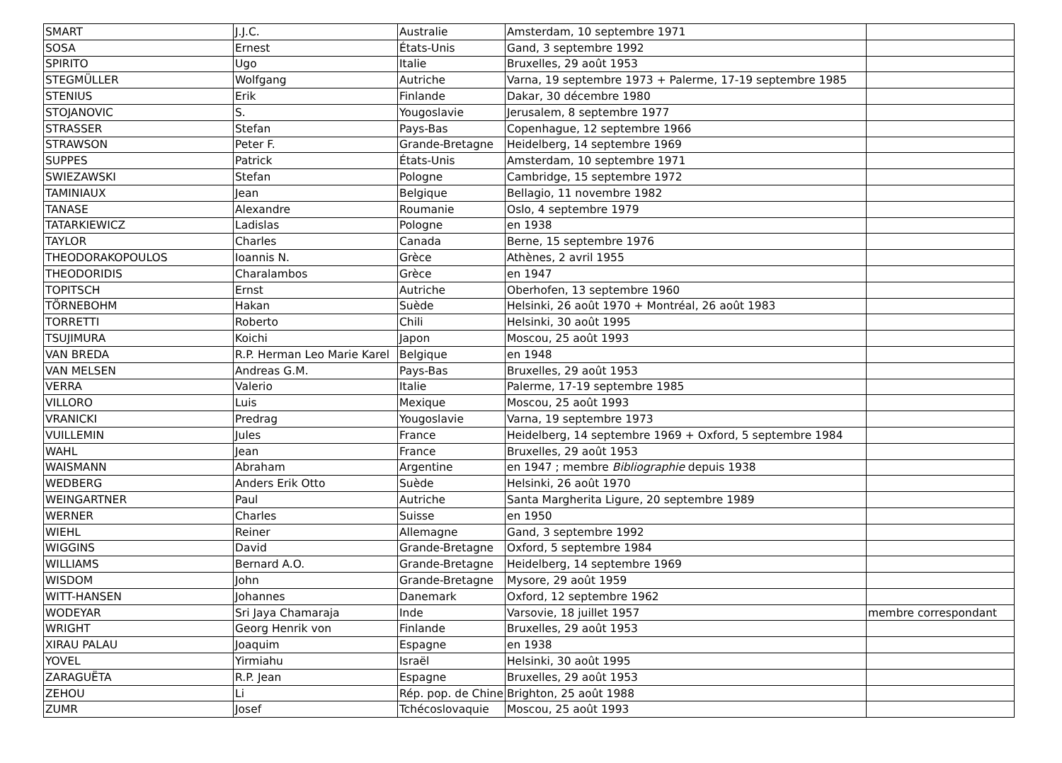| SMART | J.J.C. | Australie | Amsterdam, 10 septembre 1971 | |
| SOSA | Ernest | États-Unis | Gand, 3 septembre 1992 | |
| SPIRITO | Ugo | Italie | Bruxelles, 29 août 1953 | |
| STEGMÜLLER | Wolfgang | Autriche | Varna, 19 septembre 1973 + Palerme, 17-19 septembre 1985 | |
| STENIUS | Erik | Finlande | Dakar, 30 décembre 1980 | |
| STOJANOVIC | S. | Yougoslavie | Jerusalem, 8 septembre 1977 | |
| STRASSER | Stefan | Pays-Bas | Copenhague, 12 septembre 1966 | |
| STRAWSON | Peter F. | Grande-Bretagne | Heidelberg, 14 septembre 1969 | |
| SUPPES | Patrick | États-Unis | Amsterdam, 10 septembre 1971 | |
| SWIEZAWSKI | Stefan | Pologne | Cambridge, 15 septembre 1972 | |
| TAMINIAUX | Jean | Belgique | Bellagio, 11 novembre 1982 | |
| TANASE | Alexandre | Roumanie | Oslo, 4 septembre 1979 | |
| TATARKIEWICZ | Ladislas | Pologne | en 1938 | |
| TAYLOR | Charles | Canada | Berne, 15 septembre 1976 | |
| THEODORAKOPOULOS | Ioannis N. | Grèce | Athènes, 2 avril 1955 | |
| THEODORIDIS | Charalambos | Grèce | en 1947 | |
| TOPITSCH | Ernst | Autriche | Oberhofen, 13 septembre 1960 | |
| TÖRNEBOHM | Hakan | Suède | Helsinki, 26 août 1970 + Montréal, 26 août 1983 | |
| TORRETTI | Roberto | Chili | Helsinki, 30 août 1995 | |
| TSUJIMURA | Koichi | Japon | Moscou, 25 août 1993 | |
| VAN BREDA | R.P. Herman Leo Marie Karel | Belgique | en 1948 | |
| VAN MELSEN | Andreas G.M. | Pays-Bas | Bruxelles, 29 août 1953 | |
| VERRA | Valerio | Italie | Palerme, 17-19 septembre 1985 | |
| VILLORO | Luis | Mexique | Moscou, 25 août 1993 | |
| VRANICKI | Predrag | Yougoslavie | Varna, 19 septembre 1973 | |
| VUILLEMIN | Jules | France | Heidelberg, 14 septembre 1969 + Oxford, 5 septembre 1984 | |
| WAHL | Jean | France | Bruxelles, 29 août 1953 | |
| WAISMANN | Abraham | Argentine | en 1947 ; membre Bibliographie depuis 1938 | |
| WEDBERG | Anders Erik Otto | Suède | Helsinki, 26 août 1970 | |
| WEINGARTNER | Paul | Autriche | Santa Margherita Ligure, 20 septembre 1989 | |
| WERNER | Charles | Suisse | en 1950 | |
| WIEHL | Reiner | Allemagne | Gand, 3 septembre 1992 | |
| WIGGINS | David | Grande-Bretagne | Oxford, 5 septembre 1984 | |
| WILLIAMS | Bernard A.O. | Grande-Bretagne | Heidelberg, 14 septembre 1969 | |
| WISDOM | John | Grande-Bretagne | Mysore, 29 août 1959 | |
| WITT-HANSEN | Johannes | Danemark | Oxford, 12 septembre 1962 | |
| WODEYAR | Sri Jaya Chamaraja | Inde | Varsovie, 18 juillet 1957 | membre correspondant |
| WRIGHT | Georg Henrik von | Finlande | Bruxelles, 29 août 1953 | |
| XIRAU PALAU | Joaquim | Espagne | en 1938 | |
| YOVEL | Yirmiahu | Israël | Helsinki, 30 août 1995 | |
| ZARAGUËTA | R.P. Jean | Espagne | Bruxelles, 29 août 1953 | |
| ZEHOU | Li | Rép. pop. de Chine | Brighton, 25 août 1988 | |
| ZUMR | Josef | Tchécoslovaquie | Moscou, 25 août 1993 | |